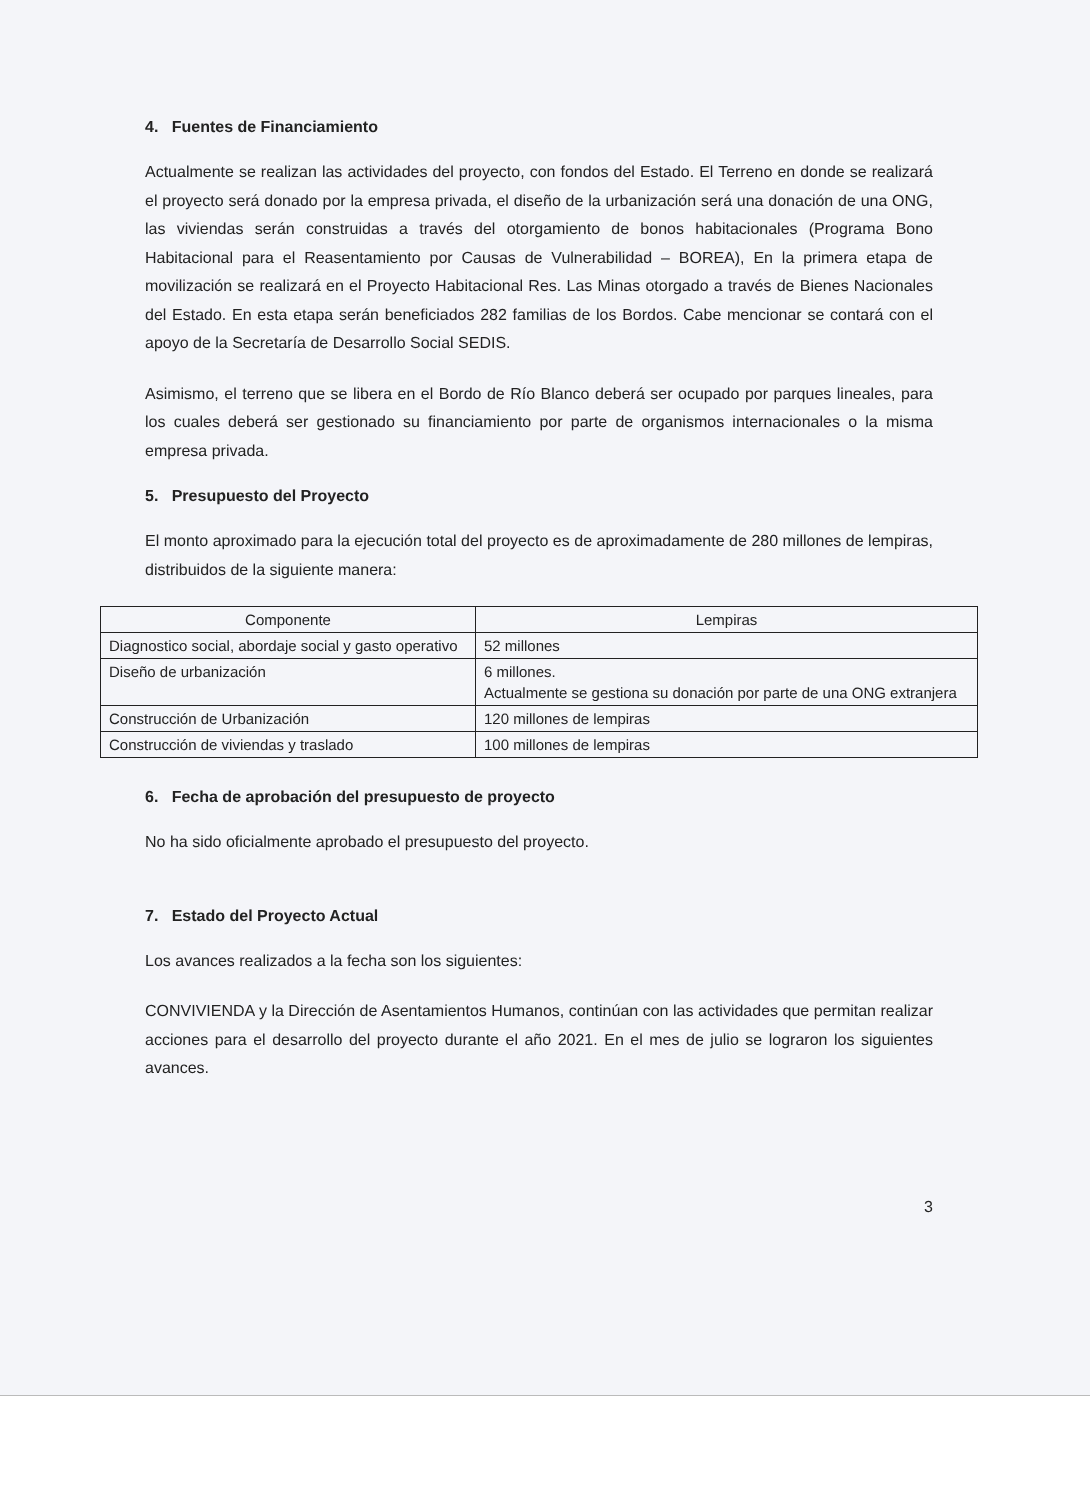4. Fuentes de Financiamiento
Actualmente se realizan las actividades del proyecto, con fondos del Estado. El Terreno en donde se realizará el proyecto será donado por la empresa privada, el diseño de la urbanización será una donación de una ONG, las viviendas serán construidas a través del otorgamiento de bonos habitacionales (Programa Bono Habitacional para el Reasentamiento por Causas de Vulnerabilidad – BOREA), En la primera etapa de movilización se realizará en el Proyecto Habitacional Res. Las Minas otorgado a través de Bienes Nacionales del Estado. En esta etapa serán beneficiados 282 familias de los Bordos. Cabe mencionar se contará con el apoyo de la Secretaría de Desarrollo Social SEDIS.
Asimismo, el terreno que se libera en el Bordo de Río Blanco deberá ser ocupado por parques lineales, para los cuales deberá ser gestionado su financiamiento por parte de organismos internacionales o la misma empresa privada.
5. Presupuesto del Proyecto
El monto aproximado para la ejecución total del proyecto es de aproximadamente de 280 millones de lempiras, distribuidos de la siguiente manera:
| Componente | Lempiras |
| --- | --- |
| Diagnostico social, abordaje social y gasto operativo | 52 millones |
| Diseño de urbanización | 6 millones. Actualmente se gestiona su donación por parte de una ONG extranjera |
| Construcción de Urbanización | 120 millones de lempiras |
| Construcción de viviendas y traslado | 100 millones de lempiras |
6. Fecha de aprobación del presupuesto de proyecto
No ha sido oficialmente aprobado el presupuesto del proyecto.
7. Estado del Proyecto Actual
Los avances realizados a la fecha son los siguientes:
CONVIVIENDA y la Dirección de Asentamientos Humanos, continúan con las actividades que permitan realizar acciones para el desarrollo del proyecto durante el año 2021. En el mes de julio se lograron los siguientes avances.
3